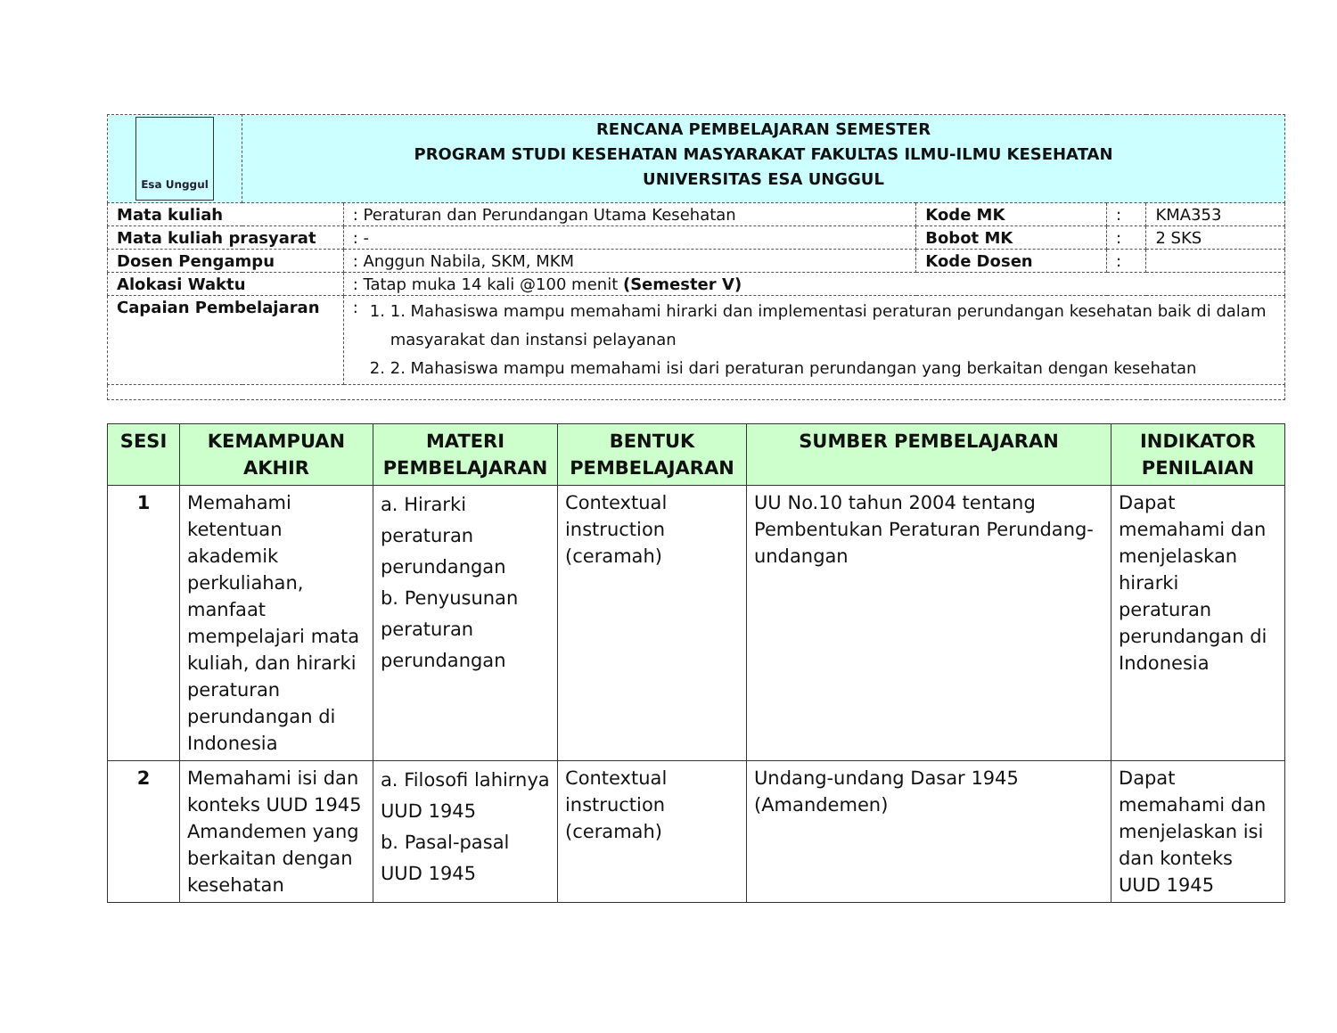| Esa Unggul | RENCANA PEMBELAJARAN SEMESTER PROGRAM STUDI KESEHATAN MASYARAKAT FAKULTAS ILMU-ILMU KESEHATAN UNIVERSITAS ESA UNGGUL | | | | |
| Mata kuliah | | : Peraturan dan Perundangan Utama Kesehatan | Kode MK | : | KMA353 |
| Mata kuliah prasyarat | | : - | Bobot MK | : | 2 SKS |
| Dosen Pengampu | | : Anggun Nabila, SKM, MKM | Kode Dosen | : | |
| Alokasi Waktu | | : Tatap muka 14 kali @100 menit (Semester V) | | | |
| Capaian Pembelajaran | | : 1. 1. Mahasiswa mampu memahami hirarki dan implementasi peraturan perundangan kesehatan baik di dalam masyarakat dan instansi pelayanan 2. 2. Mahasiswa mampu memahami isi dari peraturan perundangan yang berkaitan dengan kesehatan | | | |
| SESI | KEMAMPUAN AKHIR | MATERI PEMBELAJARAN | BENTUK PEMBELAJARAN | SUMBER PEMBELAJARAN | INDIKATOR PENILAIAN |
| --- | --- | --- | --- | --- | --- |
| 1 | Memahami ketentuan akademik perkuliahan, manfaat mempelajari mata kuliah, dan hirarki peraturan perundangan di Indonesia | a. Hirarki peraturan perundangan b. Penyusunan peraturan perundangan | Contextual instruction (ceramah) | UU No.10 tahun 2004 tentang Pembentukan Peraturan Perundang-undangan | Dapat memahami dan menjelaskan hirarki peraturan perundangan di Indonesia |
| 2 | Memahami isi dan konteks UUD 1945 Amandemen yang berkaitan dengan kesehatan | a. Filosofi lahirnya UUD 1945 b. Pasal-pasal UUD 1945 | Contextual instruction (ceramah) | Undang-undang Dasar 1945 (Amandemen) | Dapat memahami dan menjelaskan isi dan konteks UUD 1945 |